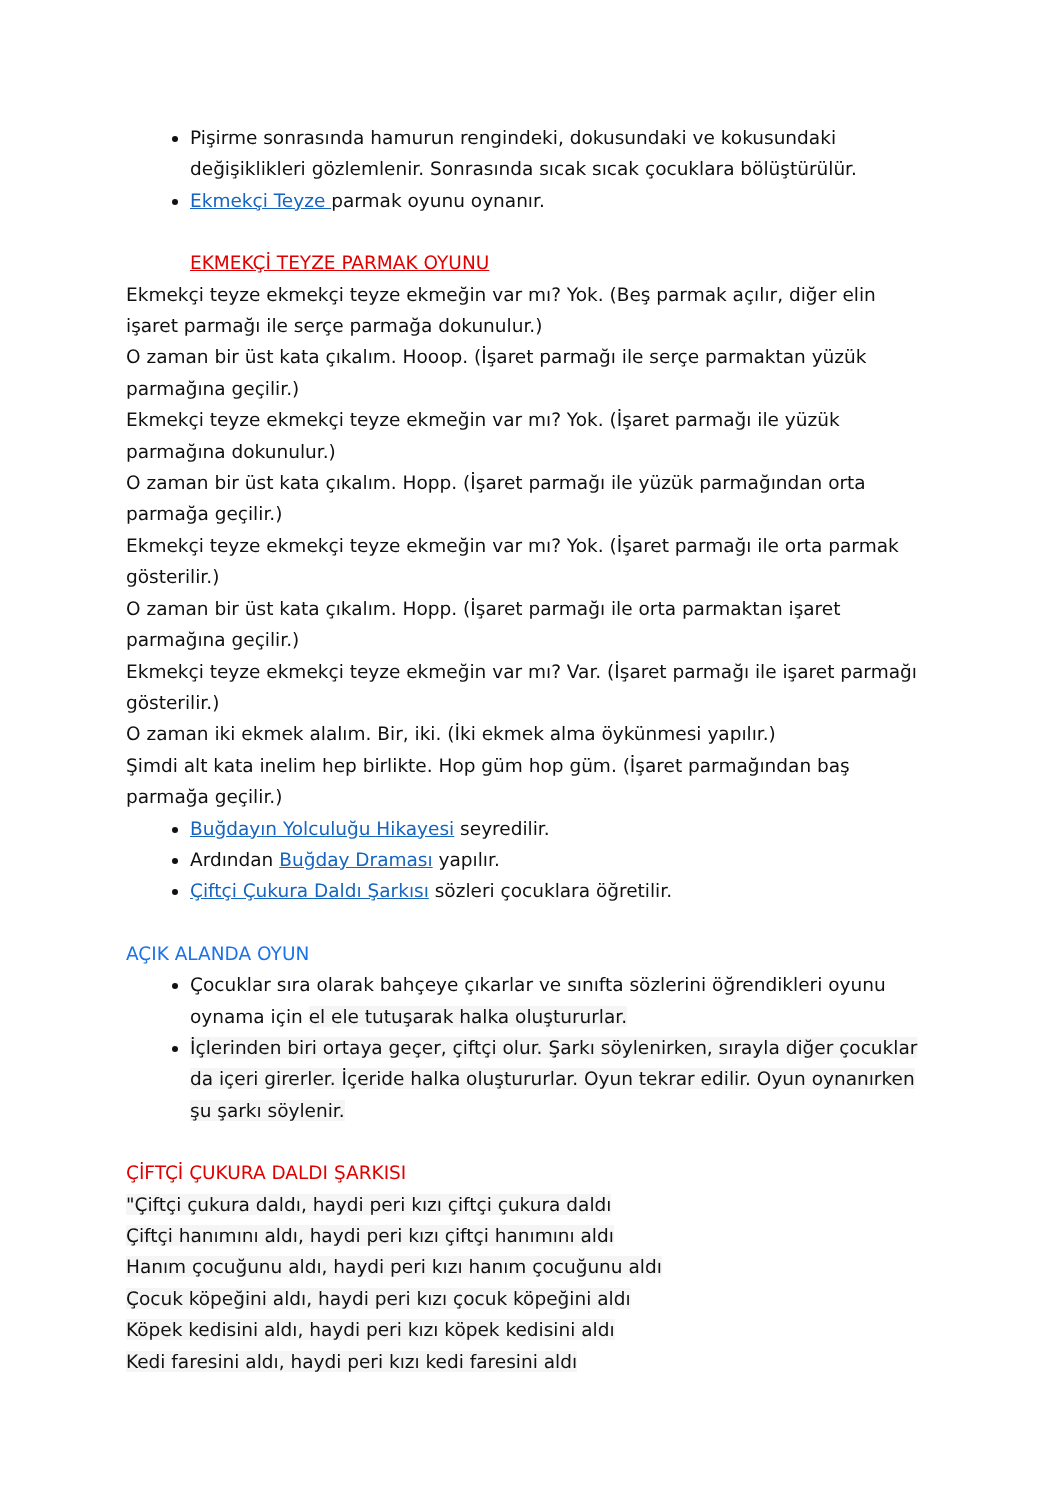Pişirme sonrasında hamurun rengindeki, dokusundaki ve kokusundaki değişiklikleri gözlemlenir. Sonrasında sıcak sıcak çocuklara bölüştürülür.
Ekmekçi Teyze parmak oyunu oynanır.
EKMEKÇİ TEYZE PARMAK OYUNU
Ekmekçi teyze ekmekçi teyze ekmeğin var mı? Yok. (Beş parmak açılır, diğer elin işaret parmağı ile serçe parmağa dokunulur.)
O zaman bir üst kata çıkalım. Hooop. (İşaret parmağı ile serçe parmaktan yüzük parmağına geçilir.)
Ekmekçi teyze ekmekçi teyze ekmeğin var mı? Yok. (İşaret parmağı ile yüzük parmağına dokunulur.)
O zaman bir üst kata çıkalım. Hopp. (İşaret parmağı ile yüzük parmağından orta parmağa geçilir.)
Ekmekçi teyze ekmekçi teyze ekmeğin var mı? Yok. (İşaret parmağı ile orta parmak gösterilir.)
O zaman bir üst kata çıkalım. Hopp. (İşaret parmağı ile orta parmaktan işaret parmağına geçilir.)
Ekmekçi teyze ekmekçi teyze ekmeğin var mı? Var. (İşaret parmağı ile işaret parmağı gösterilir.)
O zaman iki ekmek alalım. Bir, iki. (İki ekmek alma öykünmesi yapılır.)
Şimdi alt kata inelim hep birlikte. Hop güm hop güm. (İşaret parmağından baş parmağa geçilir.)
Buğdayın Yolculuğu Hikayesi seyredilir.
Ardından Buğday Draması yapılır.
Çiftçi Çukura Daldı Şarkısı sözleri çocuklara öğretilir.
AÇIK ALANDA OYUN
Çocuklar sıra olarak bahçeye çıkarlar ve sınıfta sözlerini öğrendikleri oyunu oynama için el ele tutuşarak halka oluştururlar.
İçlerinden biri ortaya geçer, çiftçi olur. Şarkı söylenirken, sırayla diğer çocuklar da içeri girerler. İçeride halka oluştururlar. Oyun tekrar edilir. Oyun oynanırken şu şarkı söylenir.
ÇİFTÇİ ÇUKURA DALDI ŞARKISI
"Çiftçi çukura daldı, haydi peri kızı çiftçi çukura daldı
Çiftçi hanımını aldı, haydi peri kızı çiftçi hanımını aldı
Hanım çocuğunu aldı, haydi peri kızı hanım çocuğunu aldı
Çocuk köpeğini aldı, haydi peri kızı çocuk köpeğini aldı
Köpek kedisini aldı, haydi peri kızı köpek kedisini aldı
Kedi faresini aldı, haydi peri kızı kedi faresini aldı